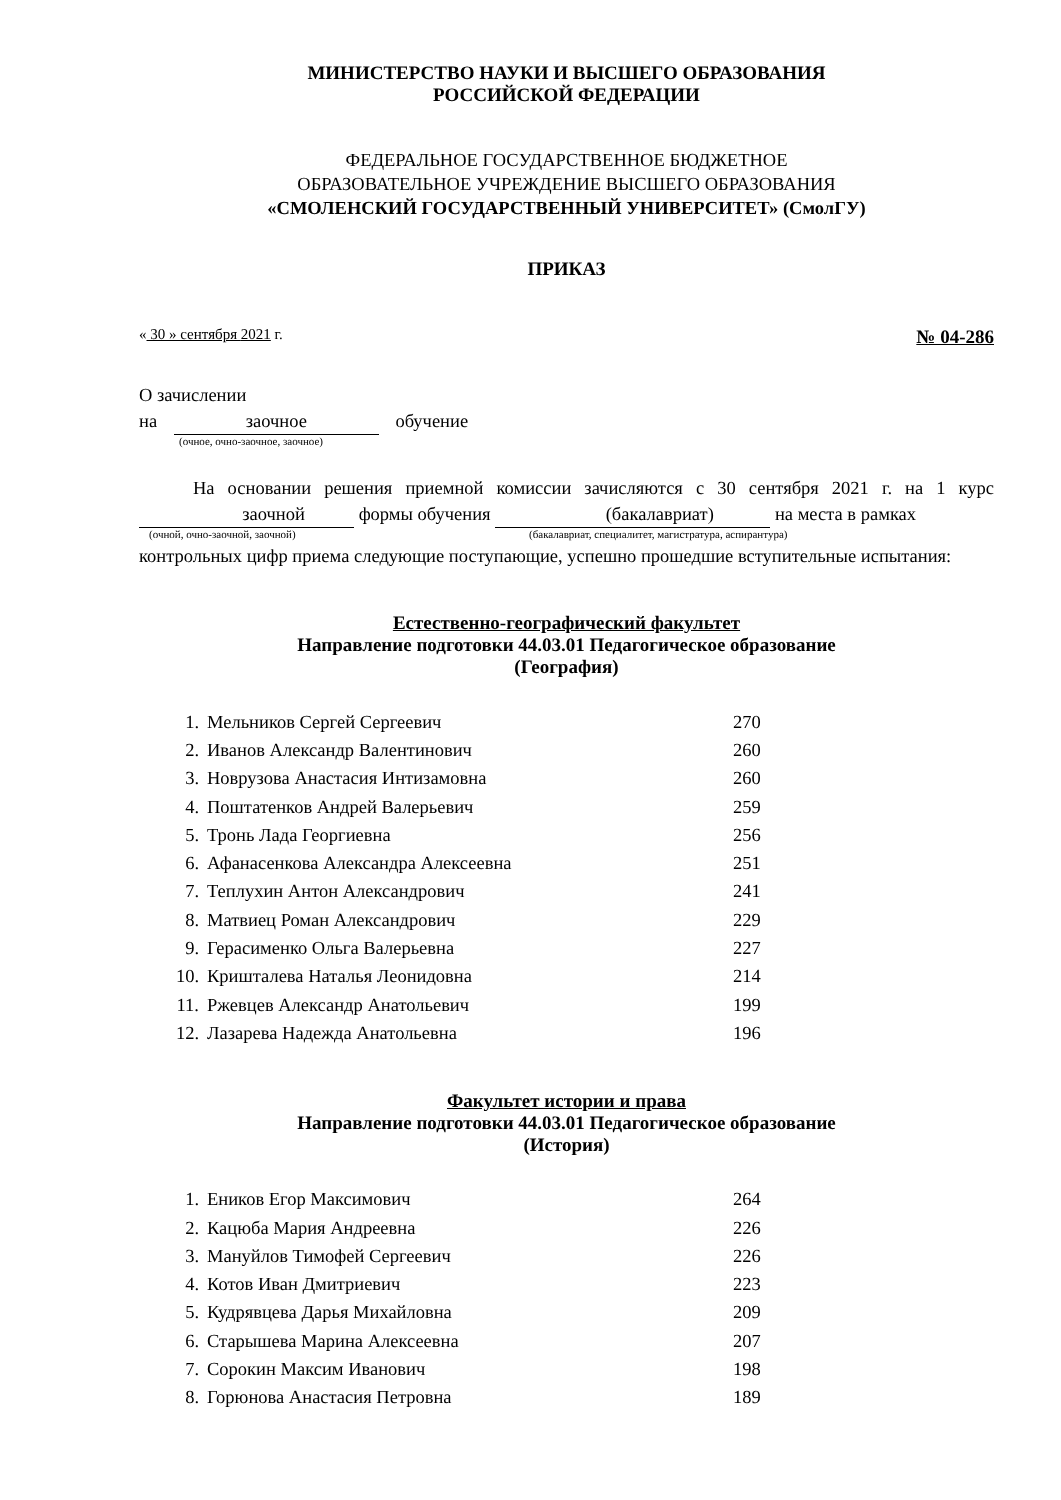МИНИСТЕРСТВО НАУКИ И ВЫСШЕГО ОБРАЗОВАНИЯ
РОССИЙСКОЙ ФЕДЕРАЦИИ
ФЕДЕРАЛЬНОЕ ГОСУДАРСТВЕННОЕ БЮДЖЕТНОЕ
ОБРАЗОВАТЕЛЬНОЕ УЧРЕЖДЕНИЕ ВЫСШЕГО ОБРАЗОВАНИЯ
«СМОЛЕНСКИЙ ГОСУДАРСТВЕННЫЙ УНИВЕРСИТЕТ» (СмолГУ)
ПРИКАЗ
« 30 » сентября 2021 г. № 04-286
О зачислении
на заочное обучение
(очное, очно-заочное, заочное)
На основании решения приемной комиссии зачисляются с 30 сентября 2021 г. на 1 курс заочной формы обучения (бакалавриат) на места в рамках
(очной, очно-заочной, заочной) (бакалавриат, специалитет, магистратура, аспирантура)
контрольных цифр приема следующие поступающие, успешно прошедшие вступительные испытания:
Естественно-географический факультет
Направление подготовки 44.03.01 Педагогическое образование
(География)
| 1. | Мельников Сергей Сергеевич | 270 |
| 2. | Иванов Александр Валентинович | 260 |
| 3. | Новрузова Анастасия Интизамовна | 260 |
| 4. | Поштатенков Андрей Валерьевич | 259 |
| 5. | Тронь Лада Георгиевна | 256 |
| 6. | Афанасенкова Александра Алексеевна | 251 |
| 7. | Теплухин Антон Александрович | 241 |
| 8. | Матвиец Роман Александрович | 229 |
| 9. | Герасименко Ольга Валерьевна | 227 |
| 10. | Кришталева Наталья Леонидовна | 214 |
| 11. | Ржевцев Александр Анатольевич | 199 |
| 12. | Лазарева Надежда Анатольевна | 196 |
Факультет истории и права
Направление подготовки 44.03.01 Педагогическое образование
(История)
| 1. | Еников Егор Максимович | 264 |
| 2. | Кацюба Мария Андреевна | 226 |
| 3. | Мануйлов Тимофей Сергеевич | 226 |
| 4. | Котов Иван Дмитриевич | 223 |
| 5. | Кудрявцева Дарья Михайловна | 209 |
| 6. | Старышева Марина Алексеевна | 207 |
| 7. | Сорокин Максим Иванович | 198 |
| 8. | Горюнова Анастасия Петровна | 189 |